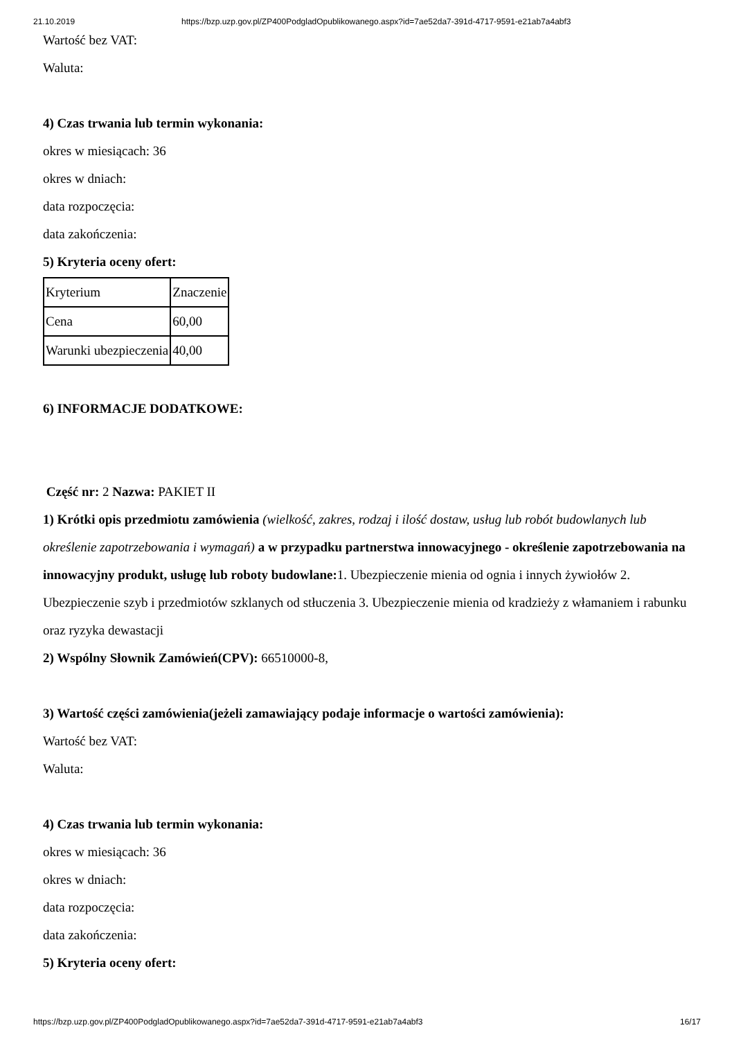21.10.2019 https://bzp.uzp.gov.pl/ZP400PodgladOpublikowanego.aspx?id=7ae52da7-391d-4717-9591-e21ab7a4abf3
Wartość bez VAT:
Waluta:
4) Czas trwania lub termin wykonania:
okres w miesiącach: 36
okres w dniach:
data rozpoczęcia:
data zakończenia:
5) Kryteria oceny ofert:
| Kryterium | Znaczenie |
| Cena | 60,00 |
| Warunki ubezpieczenia | 40,00 |
6) INFORMACJE DODATKOWE:
Część nr: 2 Nazwa: PAKIET II
1) Krótki opis przedmiotu zamówienia (wielkość, zakres, rodzaj i ilość dostaw, usług lub robót budowlanych lub określenie zapotrzebowania i wymagań) a w przypadku partnerstwa innowacyjnego - określenie zapotrzebowania na innowacyjny produkt, usługę lub roboty budowlane: 1. Ubezpieczenie mienia od ognia i innych żywiołów 2. Ubezpieczenie szyb i przedmiotów szklanych od stłuczenia 3. Ubezpieczenie mienia od kradzieży z włamaniem i rabunku oraz ryzyka dewastacji
2) Wspólny Słownik Zamówień(CPV): 66510000-8,
3) Wartość części zamówienia(jeżeli zamawiający podaje informacje o wartości zamówienia):
Wartość bez VAT:
Waluta:
4) Czas trwania lub termin wykonania:
okres w miesiącach: 36
okres w dniach:
data rozpoczęcia:
data zakończenia:
5) Kryteria oceny ofert:
https://bzp.uzp.gov.pl/ZP400PodgladOpublikowanego.aspx?id=7ae52da7-391d-4717-9591-e21ab7a4abf3 16/17